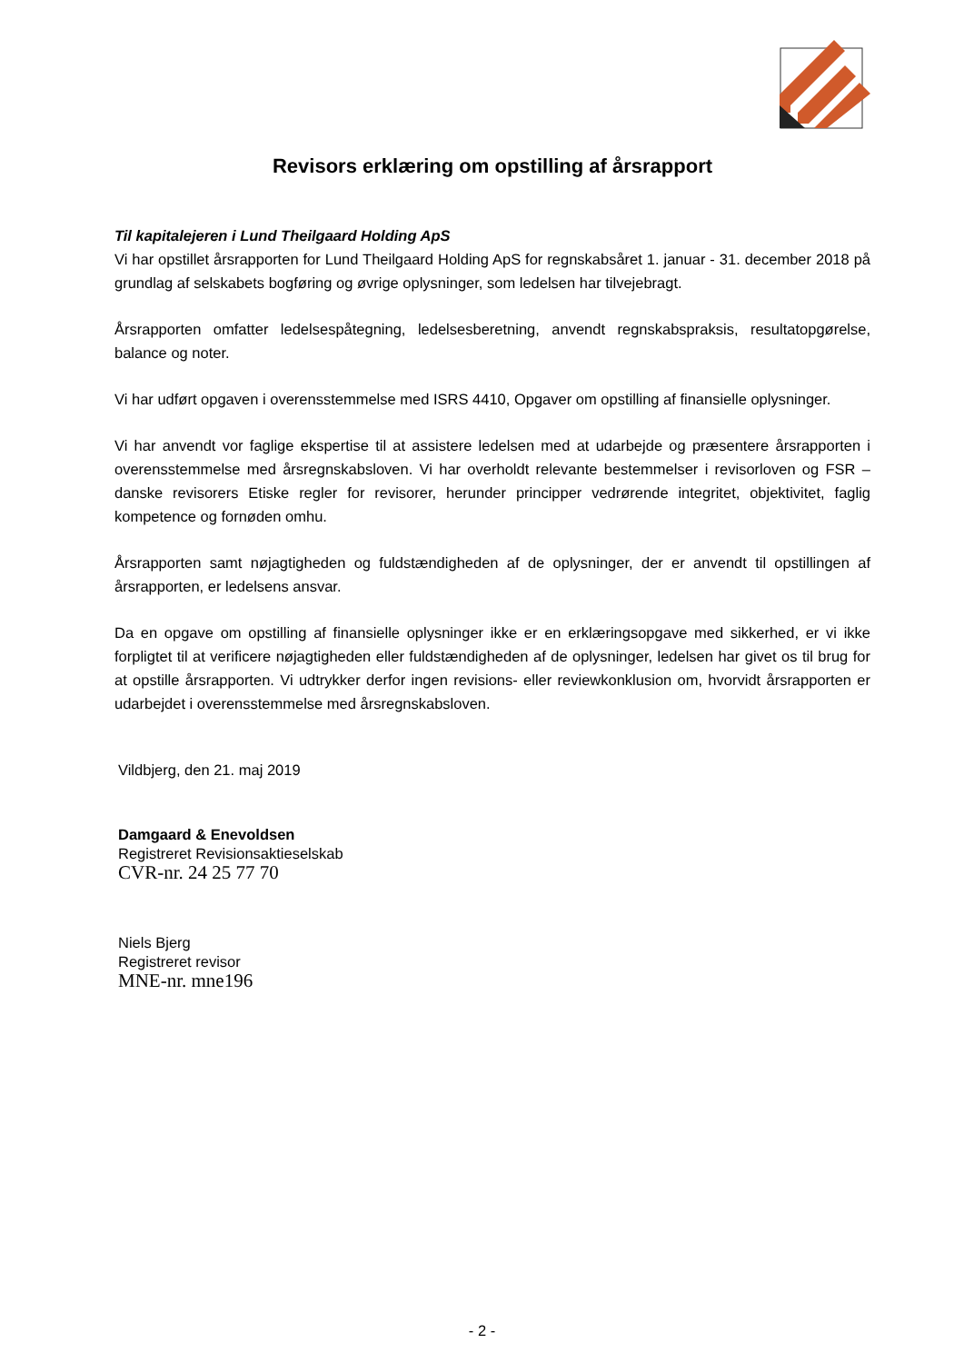Revisors erklæring om opstilling af årsrapport
Til kapitalejeren i Lund Theilgaard Holding ApS
Vi har opstillet årsrapporten for Lund Theilgaard Holding ApS for regnskabsåret 1. januar - 31. december 2018 på grundlag af selskabets bogføring og øvrige oplysninger, som ledelsen har tilvejebragt.
Årsrapporten omfatter ledelsespåtegning, ledelsesberetning, anvendt regnskabspraksis, resultatopgørelse, balance og noter.
Vi har udført opgaven i overensstemmelse med ISRS 4410, Opgaver om opstilling af finansielle oplysninger.
Vi har anvendt vor faglige ekspertise til at assistere ledelsen med at udarbejde og præsentere årsrapporten i overensstemmelse med årsregnskabsloven. Vi har overholdt relevante bestemmelser i revisorloven og FSR – danske revisorers Etiske regler for revisorer, herunder principper vedrørende integritet, objektivitet, faglig kompetence og fornøden omhu.
Årsrapporten samt nøjagtigheden og fuldstændigheden af de oplysninger, der er anvendt til opstillingen af årsrapporten, er ledelsens ansvar.
Da en opgave om opstilling af finansielle oplysninger ikke er en erklæringsopgave med sikkerhed, er vi ikke forpligtet til at verificere nøjagtigheden eller fuldstændigheden af de oplysninger, ledelsen har givet os til brug for at opstille årsrapporten. Vi udtrykker derfor ingen revisions- eller reviewkonklusion om, hvorvidt årsrapporten er udarbejdet i overensstemmelse med årsregnskabsloven.
Vildbjerg, den 21. maj 2019
Damgaard & Enevoldsen
Registreret Revisionsaktieselskab
CVR-nr. 24 25 77 70
Niels Bjerg
Registreret revisor
MNE-nr. mne196
- 2 -